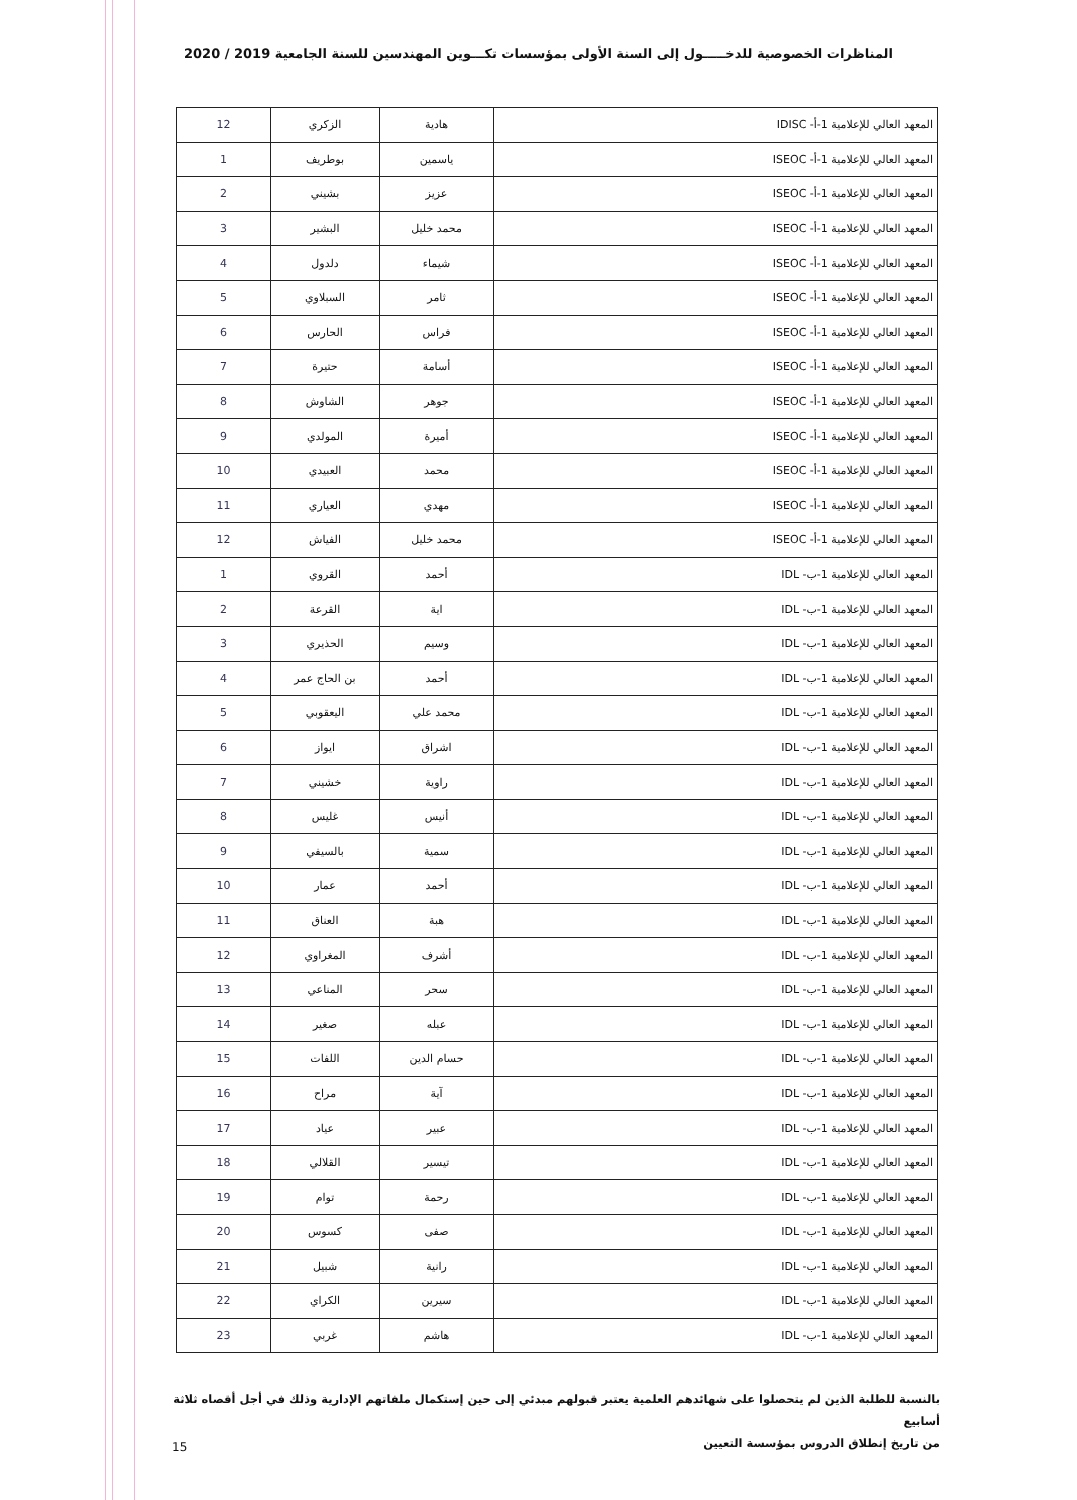المناظرات الخصوصية للدخـــــول إلى السنة الأولى بمؤسسات تكـــوين المهندسين للسنة الجامعية 2019 / 2020
| المعهد العالي للإعلامية 1-أ- IDISC | هادية | الزكري | 12 |
| المعهد العالي للإعلامية 1-أ- ISEOC | ياسمين | بوطريف | 1 |
| المعهد العالي للإعلامية 1-أ- ISEOC | عزيز | بشيني | 2 |
| المعهد العالي للإعلامية 1-أ- ISEOC | محمد خليل | البشير | 3 |
| المعهد العالي للإعلامية 1-أ- ISEOC | شيماء | دلدول | 4 |
| المعهد العالي للإعلامية 1-أ- ISEOC | ثامر | السبلاوي | 5 |
| المعهد العالي للإعلامية 1-أ- ISEOC | فراس | الحارس | 6 |
| المعهد العالي للإعلامية 1-أ- ISEOC | أسامة | حتيرة | 7 |
| المعهد العالي للإعلامية 1-أ- ISEOC | جوهر | الشاوش | 8 |
| المعهد العالي للإعلامية 1-أ- ISEOC | أميرة | المولدي | 9 |
| المعهد العالي للإعلامية 1-أ- ISEOC | محمد | العبيدي | 10 |
| المعهد العالي للإعلامية 1-أ- ISEOC | مهدي | العياري | 11 |
| المعهد العالي للإعلامية 1-أ- ISEOC | محمد خليل | الفياش | 12 |
| المعهد العالي للإعلامية 1-ب- IDL | أحمد | القروي | 1 |
| المعهد العالي للإعلامية 1-ب- IDL | اية | القرعة | 2 |
| المعهد العالي للإعلامية 1-ب- IDL | وسيم | الحذيري | 3 |
| المعهد العالي للإعلامية 1-ب- IDL | أحمد | بن الحاج عمر | 4 |
| المعهد العالي للإعلامية 1-ب- IDL | محمد علي | اليعقوبي | 5 |
| المعهد العالي للإعلامية 1-ب- IDL | اشراق | ايواز | 6 |
| المعهد العالي للإعلامية 1-ب- IDL | راوية | خشيني | 7 |
| المعهد العالي للإعلامية 1-ب- IDL | أنيس | غليس | 8 |
| المعهد العالي للإعلامية 1-ب- IDL | سمية | بالسيفي | 9 |
| المعهد العالي للإعلامية 1-ب- IDL | أحمد | عمار | 10 |
| المعهد العالي للإعلامية 1-ب- IDL | هبة | العناق | 11 |
| المعهد العالي للإعلامية 1-ب- IDL | أشرف | المغراوي | 12 |
| المعهد العالي للإعلامية 1-ب- IDL | سحر | المناعي | 13 |
| المعهد العالي للإعلامية 1-ب- IDL | عبله | صغير | 14 |
| المعهد العالي للإعلامية 1-ب- IDL | حسام الدين | اللفات | 15 |
| المعهد العالي للإعلامية 1-ب- IDL | آية | مراح | 16 |
| المعهد العالي للإعلامية 1-ب- IDL | عبير | عياد | 17 |
| المعهد العالي للإعلامية 1-ب- IDL | تيسير | القلالي | 18 |
| المعهد العالي للإعلامية 1-ب- IDL | رحمة | توام | 19 |
| المعهد العالي للإعلامية 1-ب- IDL | صفى | كسوس | 20 |
| المعهد العالي للإعلامية 1-ب- IDL | رانية | شبيل | 21 |
| المعهد العالي للإعلامية 1-ب- IDL | سيرين | الكراي | 22 |
| المعهد العالي للإعلامية 1-ب- IDL | هاشم | غربي | 23 |
بالنسبة للطلبة الذين لم يتحصلوا على شهائدهم العلمية يعتبر قبولهم مبدئي إلى حين إستكمال ملفاتهم الإدارية وذلك في أجل أقصاه ثلاثة أسابيع
من تاريخ إنطلاق الدروس بمؤسسة التعيين
15